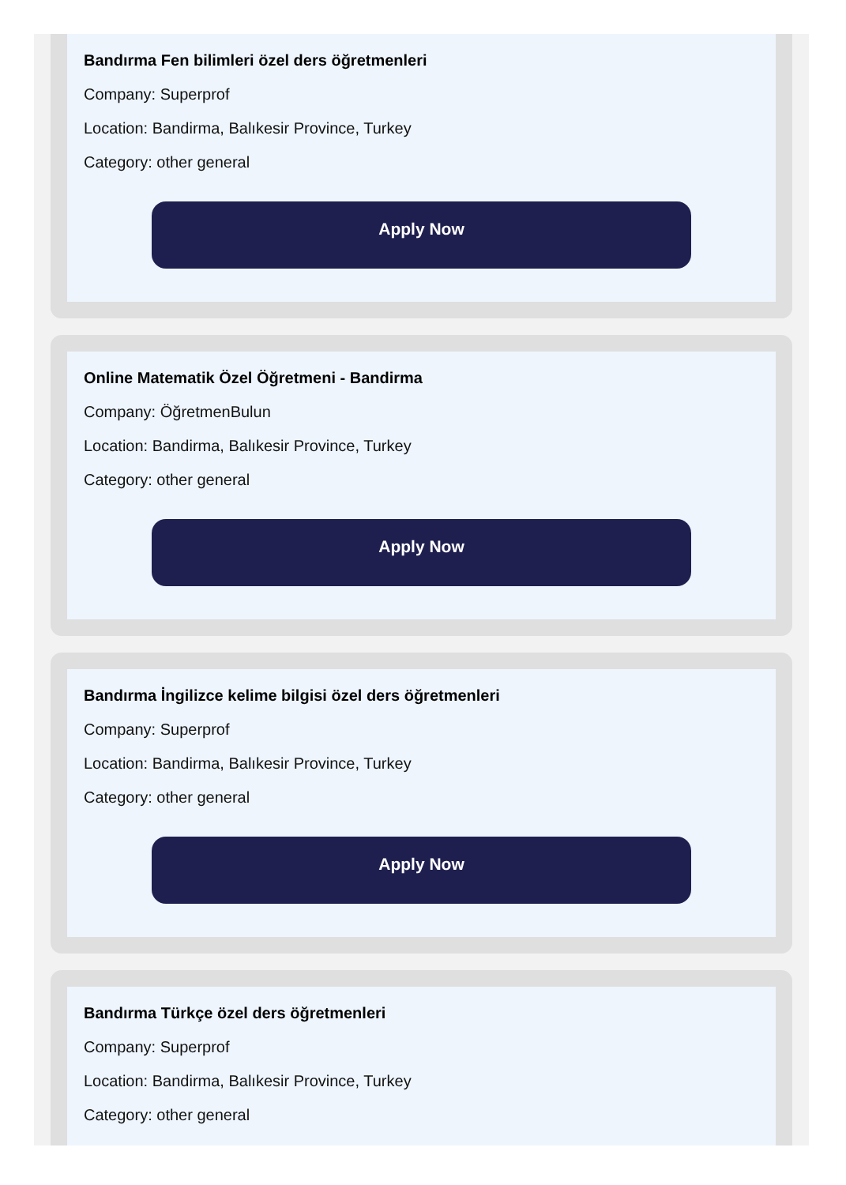Bandırma Fen bilimleri özel ders öğretmenleri
Company: Superprof
Location: Bandirma, Balıkesir Province, Turkey
Category: other general
Apply Now
Online Matematik Özel Öğretmeni - Bandirma
Company: ÖğretmenBulun
Location: Bandirma, Balıkesir Province, Turkey
Category: other general
Apply Now
Bandırma İngilizce kelime bilgisi özel ders öğretmenleri
Company: Superprof
Location: Bandirma, Balıkesir Province, Turkey
Category: other general
Apply Now
Bandırma Türkçe özel ders öğretmenleri
Company: Superprof
Location: Bandirma, Balıkesir Province, Turkey
Category: other general